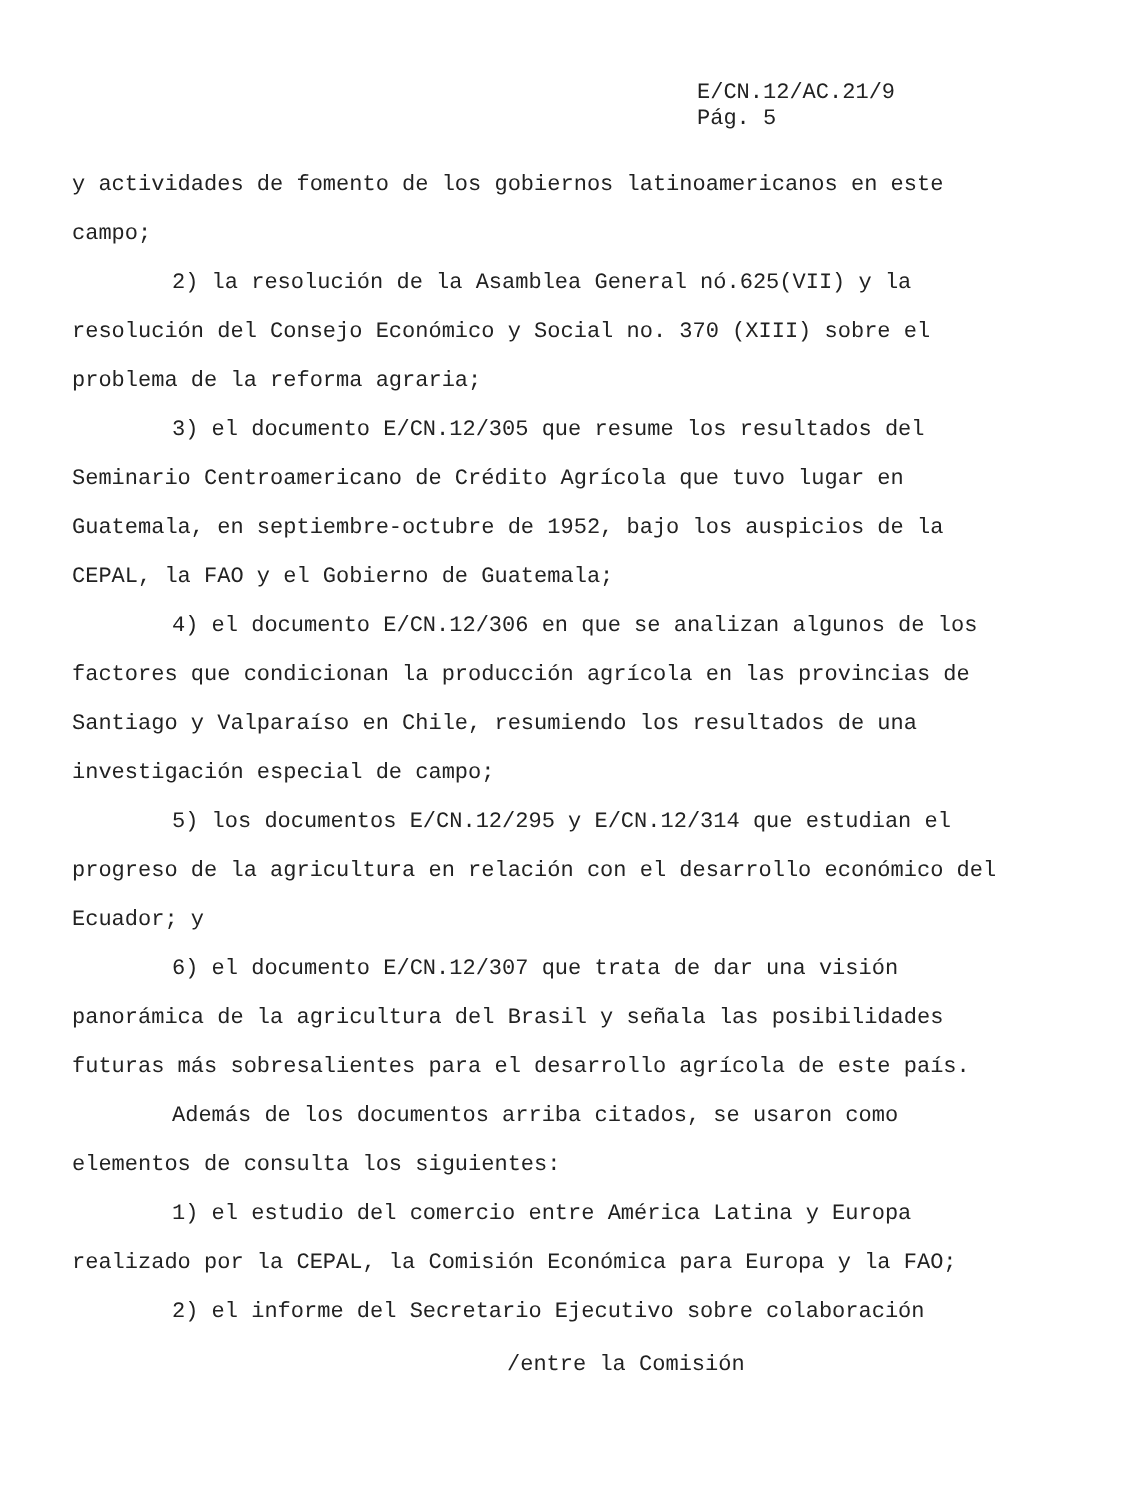E/CN.12/AC.21/9
Pág. 5
y actividades de fomento de los gobiernos latinoamericanos en este campo;
2) la resolución de la Asamblea General nó.625(VII) y la resolución del Consejo Económico y Social no. 370 (XIII) sobre el problema de la reforma agraria;
3) el documento E/CN.12/305 que resume los resultados del Seminario Centroamericano de Crédito Agrícola que tuvo lugar en Guatemala, en septiembre-octubre de 1952, bajo los auspicios de la CEPAL, la FAO y el Gobierno de Guatemala;
4) el documento E/CN.12/306 en que se analizan algunos de los factores que condicionan la producción agrícola en las provincias de Santiago y Valparaíso en Chile, resumiendo los resultados de una investigación especial de campo;
5) los documentos E/CN.12/295 y E/CN.12/314 que estudian el progreso de la agricultura en relación con el desarrollo económico del Ecuador; y
6) el documento E/CN.12/307 que trata de dar una visión panorámica de la agricultura del Brasil y señala las posibilidades futuras más sobresalientes para el desarrollo agrícola de este país.
Además de los documentos arriba citados, se usaron como elementos de consulta los siguientes:
1) el estudio del comercio entre América Latina y Europa realizado por la CEPAL, la Comisión Económica para Europa y la FAO;
2) el informe del Secretario Ejecutivo sobre colaboración
/entre la Comisión